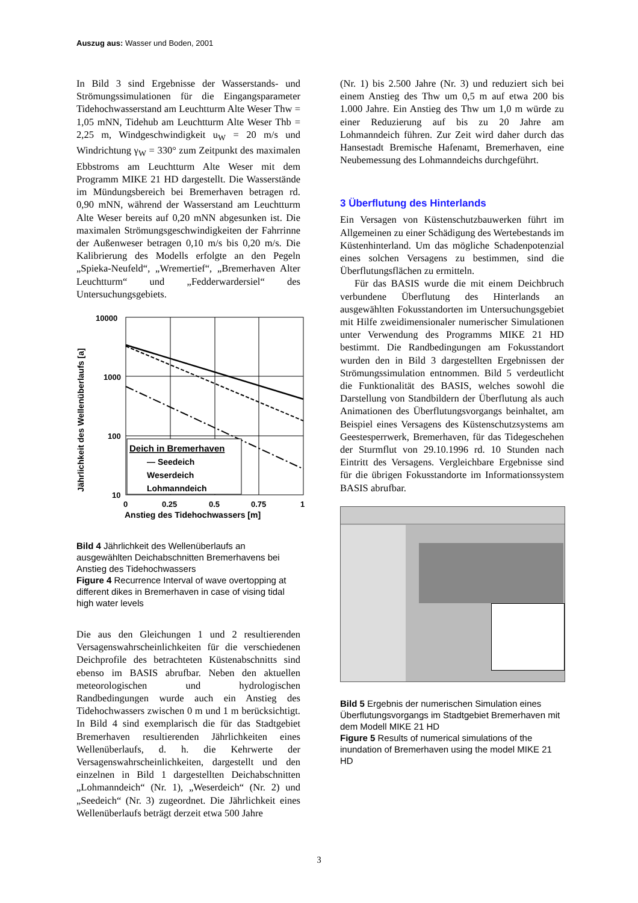Auszug aus: Wasser und Boden, 2001
In Bild 3 sind Ergebnisse der Wasserstands- und Strömungssimulationen für die Eingangsparameter Tidehochwasserstand am Leuchtturm Alte Weser Thw = 1,05 mNN, Tidehub am Leuchtturm Alte Weser Thb = 2,25 m, Windgeschwindigkeit u<sub>W</sub> = 20 m/s und Windrichtung γ<sub>W</sub> = 330° zum Zeitpunkt des maximalen Ebbstroms am Leuchtturm Alte Weser mit dem Programm MIKE 21 HD dargestellt. Die Wasserstände im Mündungsbereich bei Bremerhaven betragen rd. 0,90 mNN, während der Wasserstand am Leuchtturm Alte Weser bereits auf 0,20 mNN abgesunken ist. Die maximalen Strömungsgeschwindigkeiten der Fahrrinne der Außenweser betragen 0,10 m/s bis 0,20 m/s. Die Kalibrierung des Modells erfolgte an den Pegeln „Spieka-Neufeld“, „Wremertief“, „Bremerhaven Alter Leuchtturm“ und „Fedderwardersiel“ des Untersuchungsgebiets.
Deich in Bremerhaven
— Seedeich
Weserdeich
Lohmanndeich
10000
1000
100
10
0
0.25
0.5
0.75
1
Anstieg des Tidehochwassers [m]
Jährlichkeit des Wellenüberlaufs [a]
Bild 4 Jährlichkeit des Wellenüberlaufs an ausgewählten Deichabschnitten Bremerhavens bei Anstieg des Tidehochwassers
Figure 4 Recurrence Interval of wave overtopping at different dikes in Bremerhaven in case of vising tidal high water levels
Die aus den Gleichungen 1 und 2 resultierenden Versagenswahrscheinlichkeiten für die verschiedenen Deichprofile des betrachteten Küstenabschnitts sind ebenso im BASIS abrufbar. Neben den aktuellen meteorologischen und hydrologischen Randbedingungen wurde auch ein Anstieg des Tidehochwassers zwischen 0 m und 1 m berücksichtigt. In Bild 4 sind exemplarisch die für das Stadtgebiet Bremerhaven resultierenden Jährlichkeiten eines Wellenüberlaufs, d. h. die Kehrwerte der Versagenswahrscheinlichkeiten, dargestellt und den einzelnen in Bild 1 dargestellten Deichabschnitten „Lohmanndeich“ (Nr. 1), „Weserdeich“ (Nr. 2) und „Seedeich“ (Nr. 3) zugeordnet. Die Jährlichkeit eines Wellenüberlaufs beträgt derzeit etwa 500 Jahre
(Nr. 1) bis 2.500 Jahre (Nr. 3) und reduziert sich bei einem Anstieg des Thw um 0,5 m auf etwa 200 bis 1.000 Jahre. Ein Anstieg des Thw um 1,0 m würde zu einer Reduzierung auf bis zu 20 Jahre am Lohmanndeich führen. Zur Zeit wird daher durch das Hansestadt Bremische Hafenamt, Bremerhaven, eine Neubemessung des Lohmanndeichs durchgeführt.
3 Überflutung des Hinterlands
Ein Versagen von Küstenschutzbauwerken führt im Allgemeinen zu einer Schädigung des Wertebestands im Küstenhinterland. Um das mögliche Schadenpotenzial eines solchen Versagens zu bestimmen, sind die Überflutungsflächen zu ermitteln.
Für das BASIS wurde die mit einem Deichbruch verbundene Überflutung des Hinterlands an ausgewählten Fokusstandorten im Untersuchungsgebiet mit Hilfe zweidimensionaler numerischer Simulationen unter Verwendung des Programms MIKE 21 HD bestimmt. Die Randbedingungen am Fokusstandort wurden den in Bild 3 dargestellten Ergebnissen der Strömungssimulation entnommen. Bild 5 verdeutlicht die Funktionalität des BASIS, welches sowohl die Darstellung von Standbildern der Überflutung als auch Animationen des Überflutungsvorgangs beinhaltet, am Beispiel eines Versagens des Küstenschutzsystems am Geestesperrwerk, Bremerhaven, für das Tidegeschehen der Sturmflut von 29.10.1996 rd. 10 Stunden nach Eintritt des Versagens. Vergleichbare Ergebnisse sind für die übrigen Fokusstandorte im Informationssystem BASIS abrufbar.
Bild 5 Ergebnis der numerischen Simulation eines Überflutungsvorgangs im Stadtgebiet Bremerhaven mit dem Modell MIKE 21 HD
Figure 5 Results of numerical simulations of the inundation of Bremerhaven using the model MIKE 21 HD
3